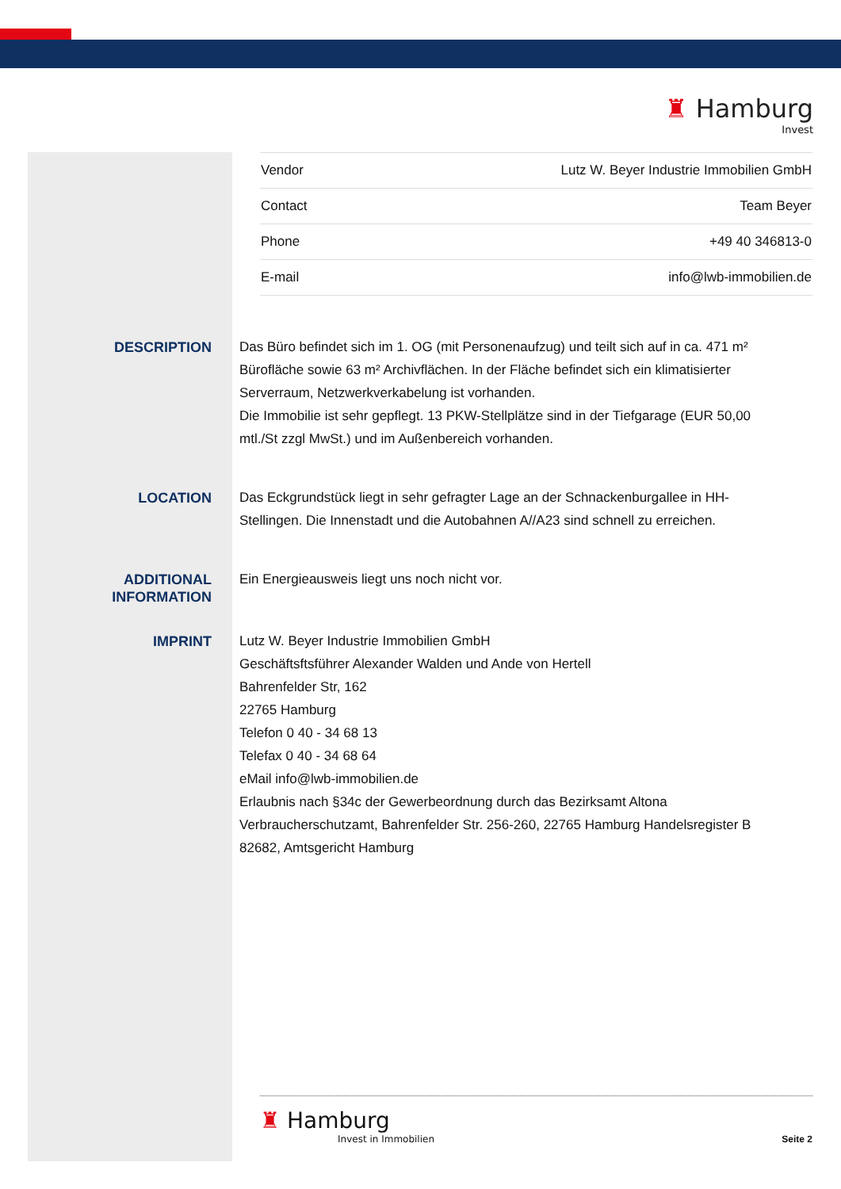♜ Hamburg
Invest
| Vendor | Lutz W. Beyer Industrie Immobilien GmbH |
| Contact | Team Beyer |
| Phone | +49 40 346813-0 |
| E-mail | info@lwb-immobilien.de |
DESCRIPTION
Das Büro befindet sich im 1. OG (mit Personenaufzug) und teilt sich auf in ca. 471 m² Bürofläche sowie 63 m² Archivflächen. In der Fläche befindet sich ein klimatisierter Serverraum, Netzwerkverkabelung ist vorhanden.
Die Immobilie ist sehr gepflegt. 13 PKW-Stellplätze sind in der Tiefgarage (EUR 50,00 mtl./St zzgl MwSt.) und im Außenbereich vorhanden.
LOCATION
Das Eckgrundstück liegt in sehr gefragter Lage an der Schnackenburgallee in HH-Stellingen. Die Innenstadt und die Autobahnen A//A23 sind schnell zu erreichen.
ADDITIONAL INFORMATION
Ein Energieausweis liegt uns noch nicht vor.
IMPRINT
Lutz W. Beyer Industrie Immobilien GmbH
Geschäftsftsführer Alexander Walden und Ande von Hertell
Bahrenfelder Str, 162
22765 Hamburg
Telefon 0 40 - 34 68 13
Telefax 0 40 - 34 68 64
eMail info@lwb-immobilien.de
Erlaubnis nach §34c der Gewerbeordnung durch das Bezirksamt Altona Verbraucherschutzamt, Bahrenfelder Str. 256-260, 22765 Hamburg Handelsregister B 82682, Amtsgericht Hamburg
♜ Hamburg
Invest in Immobilien
Seite 2